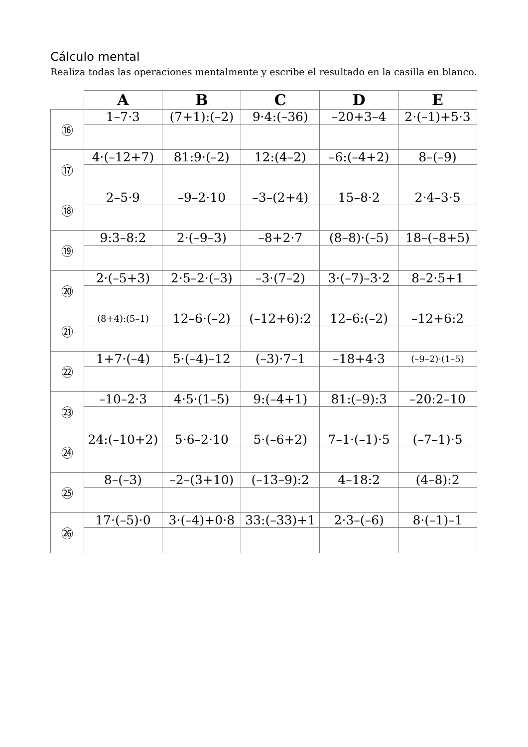Cálculo mental
Realiza todas las operaciones mentalmente y escribe el resultado en la casilla en blanco.
| | A | B | C | D | E |
| --- | --- | --- | --- | --- | --- |
| ⑯ | 1–7·3 | (7+1):(–2) | 9·4:(–36) | –20+3–4 | 2·(–1)+5·3 |
| ⑰ | 4·(–12+7) | 81:9·(–2) | 12:(4–2) | –6:(–4+2) | 8–(–9) |
| ⑱ | 2–5·9 | –9–2·10 | –3–(2+4) | 15–8·2 | 2·4–3·5 |
| ⑲ | 9:3–8:2 | 2·(–9–3) | –8+2·7 | (8–8)·(–5) | 18–(–8+5) |
| ⑳ | 2·(–5+3) | 2·5–2·(–3) | –3·(7–2) | 3·(–7)–3·2 | 8–2·5+1 |
| ㉑ | (8+4):(5–1) | 12–6·(–2) | (–12+6):2 | 12–6:(–2) | –12+6:2 |
| ㉒ | 1+7·(–4) | 5·(–4)–12 | (–3)·7–1 | –18+4·3 | (–9–2)·(1–5) |
| ㉓ | –10–2·3 | 4·5·(1–5) | 9:(–4+1) | 81:(–9):3 | –20:2–10 |
| ㉔ | 24:(–10+2) | 5·6–2·10 | 5·(–6+2) | 7–1·(–1)·5 | (–7–1)·5 |
| ㉕ | 8–(–3) | –2–(3+10) | (–13–9):2 | 4–18:2 | (4–8):2 |
| ㉖ | 17·(–5)·0 | 3·(–4)+0·8 | 33:(–33)+1 | 2·3–(–6) | 8·(–1)–1 |